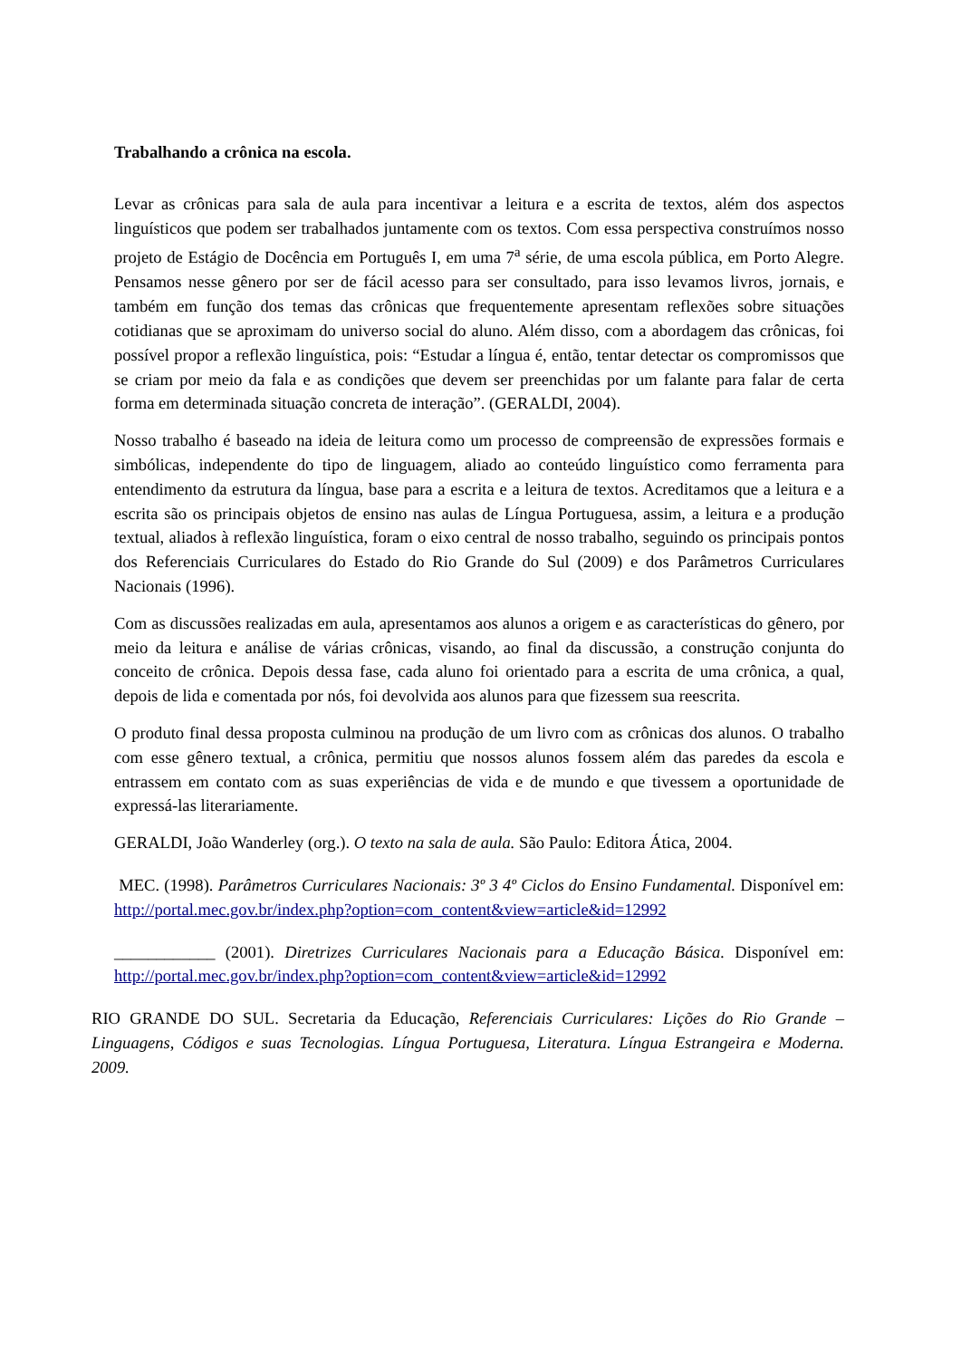Trabalhando a crônica na escola.
Levar as crônicas para sala de aula para incentivar a leitura e a escrita de textos, além dos aspectos linguísticos que podem ser trabalhados juntamente com os textos. Com essa perspectiva construímos nosso projeto de Estágio de Docência em Português I, em uma 7<sup>a</sup> série, de uma escola pública, em Porto Alegre. Pensamos nesse gênero por ser de fácil acesso para ser consultado, para isso levamos livros, jornais, e também em função dos temas das crônicas que frequentemente apresentam reflexões sobre situações cotidianas que se aproximam do universo social do aluno. Além disso, com a abordagem das crônicas, foi possível propor a reflexão linguística, pois: “Estudar a língua é, então, tentar detectar os compromissos que se criam por meio da fala e as condições que devem ser preenchidas por um falante para falar de certa forma em determinada situação concreta de interação”. (GERALDI, 2004).
Nosso trabalho é baseado na ideia de leitura como um processo de compreensão de expressões formais e simbólicas, independente do tipo de linguagem, aliado ao conteúdo linguístico como ferramenta para entendimento da estrutura da língua, base para a escrita e a leitura de textos. Acreditamos que a leitura e a escrita são os principais objetos de ensino nas aulas de Língua Portuguesa, assim, a leitura e a produção textual, aliados à reflexão linguística, foram o eixo central de nosso trabalho, seguindo os principais pontos dos Referenciais Curriculares do Estado do Rio Grande do Sul (2009) e dos Parâmetros Curriculares Nacionais (1996).
Com as discussões realizadas em aula, apresentamos aos alunos a origem e as características do gênero, por meio da leitura e análise de várias crônicas, visando, ao final da discussão, a construção conjunta do conceito de crônica. Depois dessa fase, cada aluno foi orientado para a escrita de uma crônica, a qual, depois de lida e comentada por nós, foi devolvida aos alunos para que fizessem sua reescrita.
O produto final dessa proposta culminou na produção de um livro com as crônicas dos alunos. O trabalho com esse gênero textual, a crônica, permitiu que nossos alunos fossem além das paredes da escola e entrassem em contato com as suas experiências de vida e de mundo e que tivessem a oportunidade de expressá-las literariamente.
GERALDI, João Wanderley (org.). O texto na sala de aula. São Paulo: Editora Ática, 2004.
MEC. (1998). Parâmetros Curriculares Nacionais: 3º 3 4º Ciclos do Ensino Fundamental. Disponível em: http://portal.mec.gov.br/index.php?option=com_content&view=article&id=12992
____________ (2001). Diretrizes Curriculares Nacionais para a Educação Básica. Disponível em: http://portal.mec.gov.br/index.php?option=com_content&view=article&id=12992
RIO GRANDE DO SUL. Secretaria da Educação, Referenciais Curriculares: Lições do Rio Grande – Linguagens, Códigos e suas Tecnologias. Língua Portuguesa, Literatura. Língua Estrangeira e Moderna. 2009.